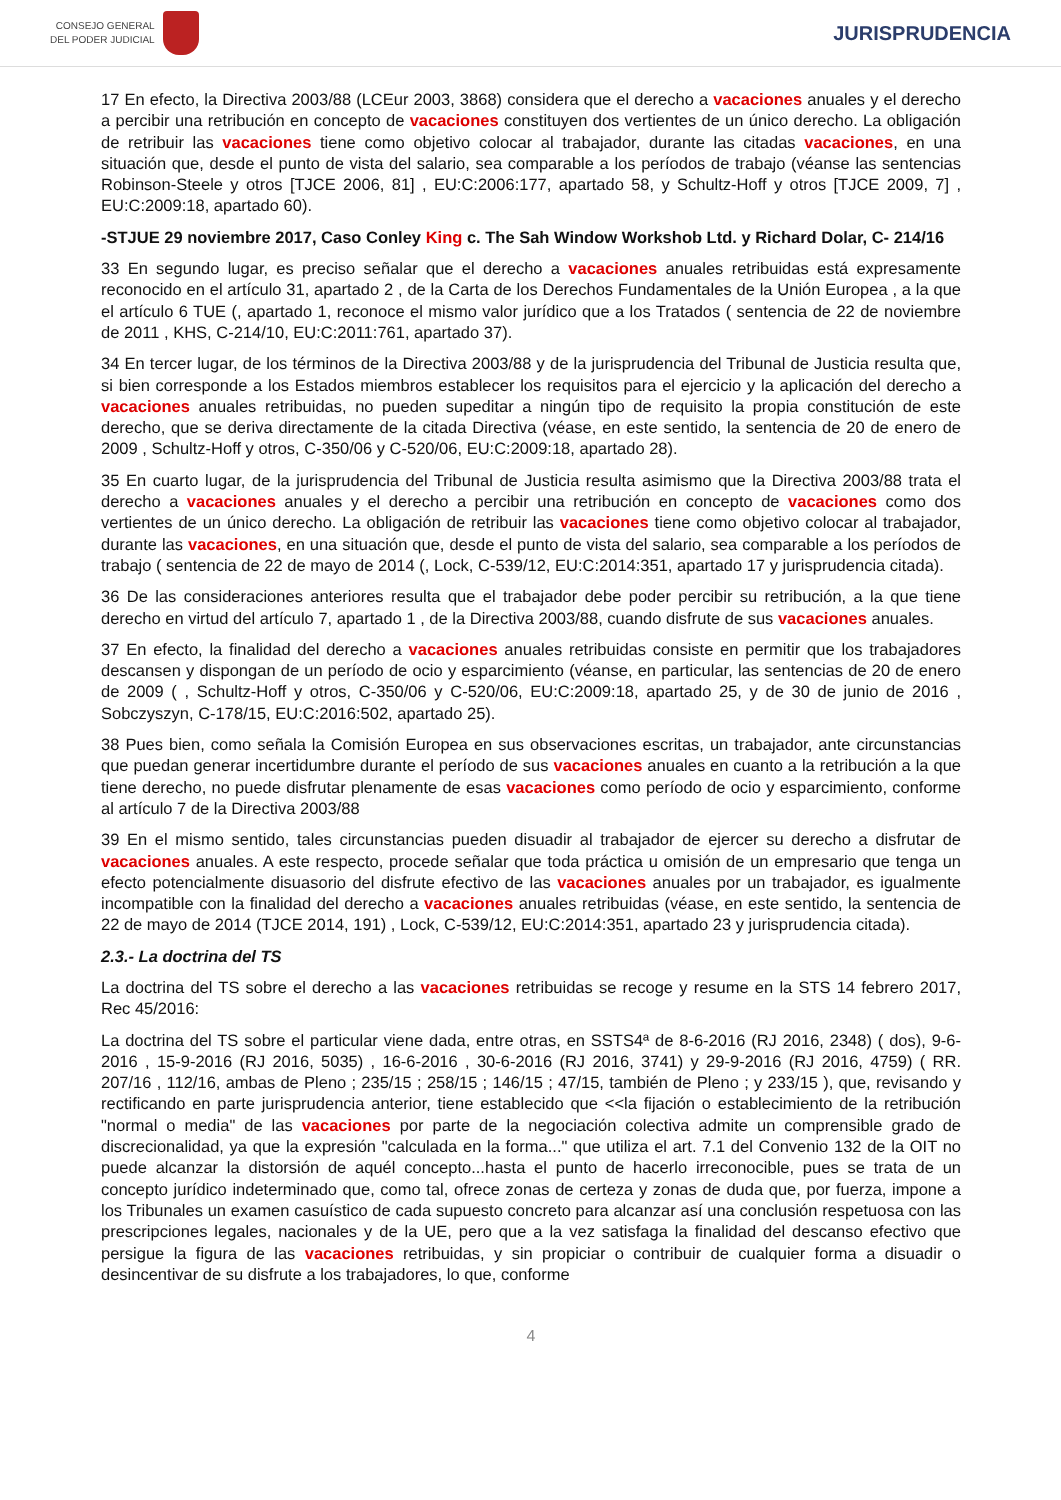CONSEJO GENERAL
DEL PODER JUDICIAL
JURISPRUDENCIA
17 En efecto, la Directiva 2003/88 (LCEur 2003, 3868) considera que el derecho a vacaciones anuales y el derecho a percibir una retribución en concepto de vacaciones constituyen dos vertientes de un único derecho. La obligación de retribuir las vacaciones tiene como objetivo colocar al trabajador, durante las citadas vacaciones, en una situación que, desde el punto de vista del salario, sea comparable a los períodos de trabajo (véanse las sentencias Robinson-Steele y otros [TJCE 2006, 81] , EU:C:2006:177, apartado 58, y Schultz-Hoff y otros [TJCE 2009, 7] , EU:C:2009:18, apartado 60).
-STJUE 29 noviembre 2017, Caso Conley King c. The Sah Window Workshob Ltd. y Richard Dolar, C- 214/16
33 En segundo lugar, es preciso señalar que el derecho a vacaciones anuales retribuidas está expresamente reconocido en el artículo 31, apartado 2 , de la Carta de los Derechos Fundamentales de la Unión Europea , a la que el artículo 6 TUE (, apartado 1, reconoce el mismo valor jurídico que a los Tratados ( sentencia de 22 de noviembre de 2011 , KHS, C-214/10, EU:C:2011:761, apartado 37).
34 En tercer lugar, de los términos de la Directiva 2003/88 y de la jurisprudencia del Tribunal de Justicia resulta que, si bien corresponde a los Estados miembros establecer los requisitos para el ejercicio y la aplicación del derecho a vacaciones anuales retribuidas, no pueden supeditar a ningún tipo de requisito la propia constitución de este derecho, que se deriva directamente de la citada Directiva (véase, en este sentido, la sentencia de 20 de enero de 2009 , Schultz-Hoff y otros, C-350/06 y C-520/06, EU:C:2009:18, apartado 28).
35 En cuarto lugar, de la jurisprudencia del Tribunal de Justicia resulta asimismo que la Directiva 2003/88 trata el derecho a vacaciones anuales y el derecho a percibir una retribución en concepto de vacaciones como dos vertientes de un único derecho. La obligación de retribuir las vacaciones tiene como objetivo colocar al trabajador, durante las vacaciones, en una situación que, desde el punto de vista del salario, sea comparable a los períodos de trabajo ( sentencia de 22 de mayo de 2014 (, Lock, C-539/12, EU:C:2014:351, apartado 17 y jurisprudencia citada).
36 De las consideraciones anteriores resulta que el trabajador debe poder percibir su retribución, a la que tiene derecho en virtud del artículo 7, apartado 1 , de la Directiva 2003/88, cuando disfrute de sus vacaciones anuales.
37 En efecto, la finalidad del derecho a vacaciones anuales retribuidas consiste en permitir que los trabajadores descansen y dispongan de un período de ocio y esparcimiento (véanse, en particular, las sentencias de 20 de enero de 2009 ( , Schultz-Hoff y otros, C-350/06 y C-520/06, EU:C:2009:18, apartado 25, y de 30 de junio de 2016 , Sobczyszyn, C-178/15, EU:C:2016:502, apartado 25).
38 Pues bien, como señala la Comisión Europea en sus observaciones escritas, un trabajador, ante circunstancias que puedan generar incertidumbre durante el período de sus vacaciones anuales en cuanto a la retribución a la que tiene derecho, no puede disfrutar plenamente de esas vacaciones como período de ocio y esparcimiento, conforme al artículo 7 de la Directiva 2003/88
39 En el mismo sentido, tales circunstancias pueden disuadir al trabajador de ejercer su derecho a disfrutar de vacaciones anuales. A este respecto, procede señalar que toda práctica u omisión de un empresario que tenga un efecto potencialmente disuasorio del disfrute efectivo de las vacaciones anuales por un trabajador, es igualmente incompatible con la finalidad del derecho a vacaciones anuales retribuidas (véase, en este sentido, la sentencia de 22 de mayo de 2014 (TJCE 2014, 191) , Lock, C-539/12, EU:C:2014:351, apartado 23 y jurisprudencia citada).
2.3.- La doctrina del TS
La doctrina del TS sobre el derecho a las vacaciones retribuidas se recoge y resume en la STS 14 febrero 2017, Rec 45/2016:
La doctrina del TS sobre el particular viene dada, entre otras, en SSTS4ª de 8-6-2016 (RJ 2016, 2348) ( dos), 9-6-2016 , 15-9-2016 (RJ 2016, 5035) , 16-6-2016 , 30-6-2016 (RJ 2016, 3741) y 29-9-2016 (RJ 2016, 4759) ( RR. 207/16 , 112/16, ambas de Pleno ; 235/15 ; 258/15 ; 146/15 ; 47/15, también de Pleno ; y 233/15 ), que, revisando y rectificando en parte jurisprudencia anterior, tiene establecido que <<la fijación o establecimiento de la retribución "normal o media" de las vacaciones por parte de la negociación colectiva admite un comprensible grado de discrecionalidad, ya que la expresión "calculada en la forma..." que utiliza el art. 7.1 del Convenio 132 de la OIT no puede alcanzar la distorsión de aquél concepto...hasta el punto de hacerlo irreconocible, pues se trata de un concepto jurídico indeterminado que, como tal, ofrece zonas de certeza y zonas de duda que, por fuerza, impone a los Tribunales un examen casuístico de cada supuesto concreto para alcanzar así una conclusión respetuosa con las prescripciones legales, nacionales y de la UE, pero que a la vez satisfaga la finalidad del descanso efectivo que persigue la figura de las vacaciones retribuidas, y sin propiciar o contribuir de cualquier forma a disuadir o desincentivar de su disfrute a los trabajadores, lo que, conforme
4